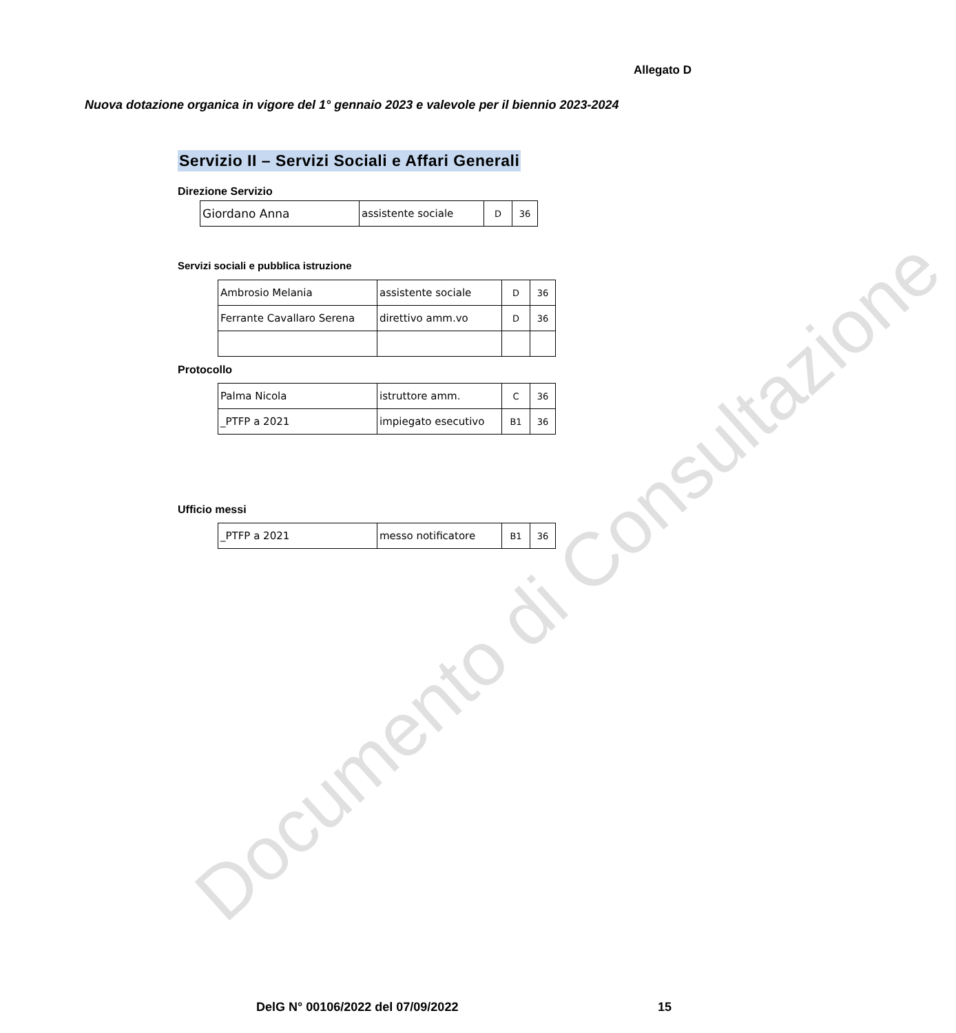Allegato D
Nuova dotazione organica in vigore del 1° gennaio 2023 e valevole per il biennio 2023-2024
Servizio II – Servizi Sociali e Affari Generali
Direzione Servizio
| Giordano Anna | assistente sociale | D | 36 |
Servizi sociali e pubblica istruzione
| Ambrosio Melania | assistente sociale | D | 36 |
| Ferrante Cavallaro Serena | direttivo amm.vo | D | 36 |
Protocollo
| Palma Nicola | istruttore amm. | C | 36 |
| _PTFP a 2021 | impiegato esecutivo | B1 | 36 |
Ufficio messi
| _PTFP a 2021 | messo notificatore | B1 | 36 |
Documento di Consultazione
DelG N° 00106/2022 del 07/09/2022
15